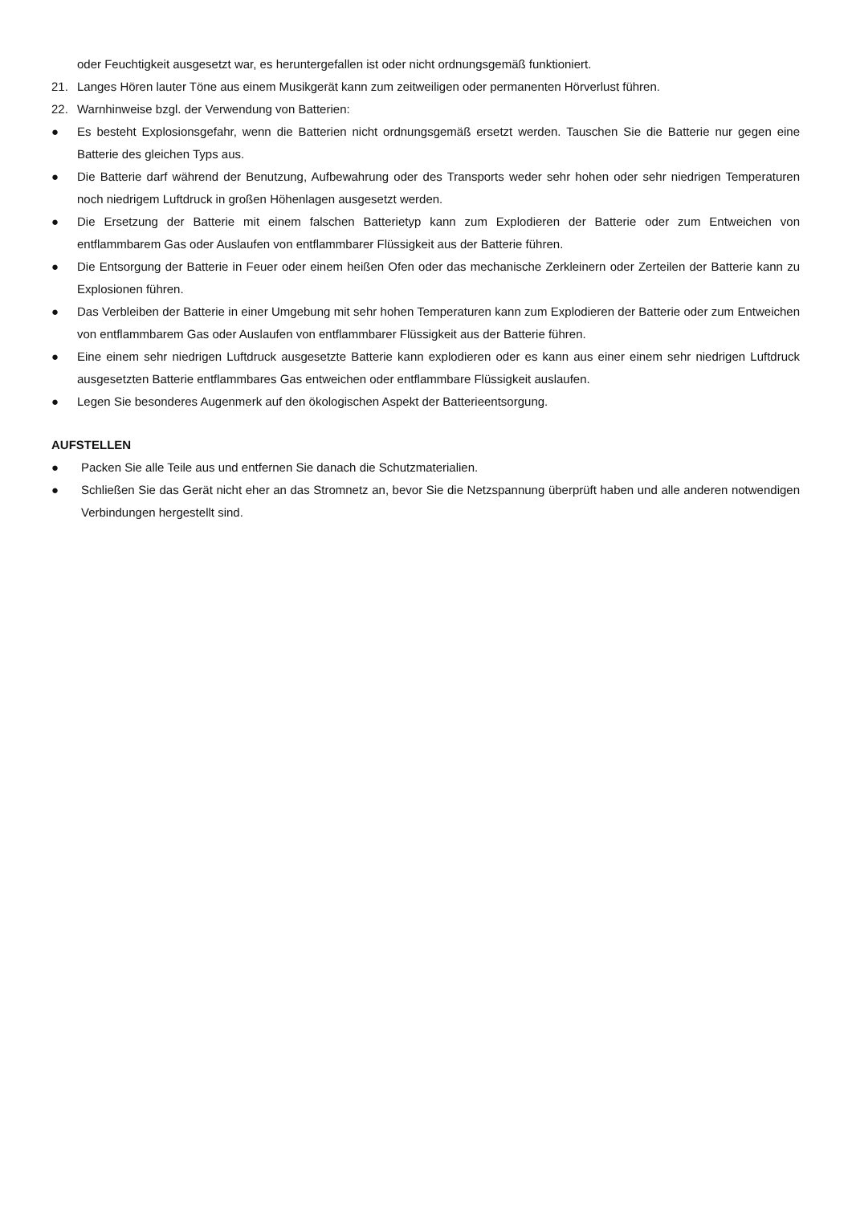oder Feuchtigkeit ausgesetzt war, es heruntergefallen ist oder nicht ordnungsgemäß funktioniert.
21. Langes Hören lauter Töne aus einem Musikgerät kann zum zeitweiligen oder permanenten Hörverlust führen.
22. Warnhinweise bzgl. der Verwendung von Batterien:
● Es besteht Explosionsgefahr, wenn die Batterien nicht ordnungsgemäß ersetzt werden. Tauschen Sie die Batterie nur gegen eine Batterie des gleichen Typs aus.
● Die Batterie darf während der Benutzung, Aufbewahrung oder des Transports weder sehr hohen oder sehr niedrigen Temperaturen noch niedrigem Luftdruck in großen Höhenlagen ausgesetzt werden.
● Die Ersetzung der Batterie mit einem falschen Batterietyp kann zum Explodieren der Batterie oder zum Entweichen von entflammbarem Gas oder Auslaufen von entflammbarer Flüssigkeit aus der Batterie führen.
● Die Entsorgung der Batterie in Feuer oder einem heißen Ofen oder das mechanische Zerkleinern oder Zerteilen der Batterie kann zu Explosionen führen.
● Das Verbleiben der Batterie in einer Umgebung mit sehr hohen Temperaturen kann zum Explodieren der Batterie oder zum Entweichen von entflammbarem Gas oder Auslaufen von entflammbarer Flüssigkeit aus der Batterie führen.
● Eine einem sehr niedrigen Luftdruck ausgesetzte Batterie kann explodieren oder es kann aus einer einem sehr niedrigen Luftdruck ausgesetzten Batterie entflammbares Gas entweichen oder entflammbare Flüssigkeit auslaufen.
● Legen Sie besonderes Augenmerk auf den ökologischen Aspekt der Batterieentsorgung.
AUFSTELLEN
● Packen Sie alle Teile aus und entfernen Sie danach die Schutzmaterialien.
● Schließen Sie das Gerät nicht eher an das Stromnetz an, bevor Sie die Netzspannung überprüft haben und alle anderen notwendigen Verbindungen hergestellt sind.